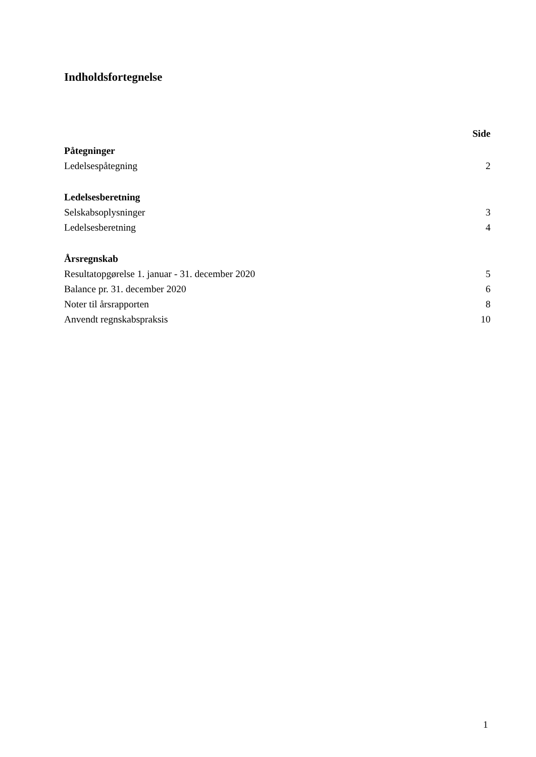Indholdsfortegnelse
Side
Påtegninger
Ledelsespåtegning 2
Ledelsesberetning
Selskabsoplysninger 3
Ledelsesberetning 4
Årsregnskab
Resultatopgørelse 1. januar - 31. december 2020 5
Balance pr. 31. december 2020 6
Noter til årsrapporten 8
Anvendt regnskabspraksis 10
1